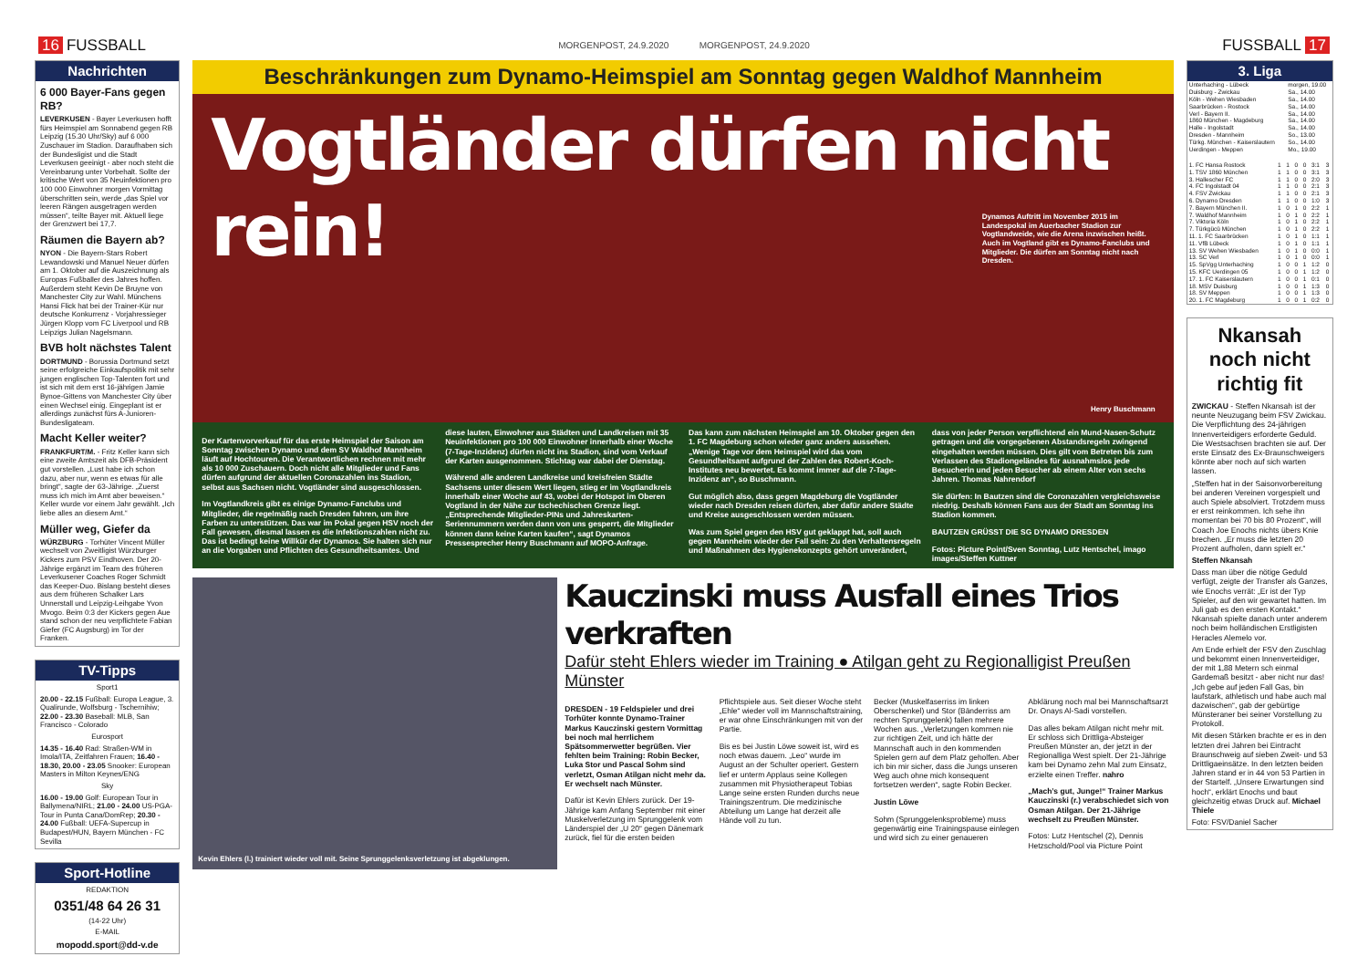16 FUSSBALL
MORGENPOST, 24.9.2020 MORGENPOST, 24.9.2020
FUSSBALL 17
Nachrichten
6 000 Bayer-Fans gegen RB?
LEVERKUSEN - Bayer Leverkusen hofft fürs Heimspiel am Sonnabend gegen RB Leipzig (15.30 Uhr/Sky) auf 6 000 Zuschauer im Stadion. Daraufhaben sich der Bundesligist und die Stadt Leverkusen geeinigt - aber noch steht die Vereinbarung unter Vorbehalt. Sollte der kritische Wert von 35 Neuinfektionen pro 100 000 Einwohner morgen Vormittag überschritten sein, werde „das Spiel vor leeren Rängen ausgetragen werden müssen“, teilte Bayer mit. Aktuell liege der Grenzwert bei 17,7.
Räumen die Bayern ab?
NYON - Die Bayern-Stars Robert Lewandowski und Manuel Neuer dürfen am 1. Oktober auf die Auszeichnung als Europas Fußballer des Jahres hoffen. Außerdem steht Kevin De Bruyne von Manchester City zur Wahl. Münchens Hansi Flick hat bei der Trainer-Kür nur deutsche Konkurrenz - Vorjahressieger Jürgen Klopp vom FC Liverpool und RB Leipzigs Julian Nagelsmann.
BVB holt nächstes Talent
DORTMUND - Borussia Dortmund setzt seine erfolgreiche Einkaufspolitik mit sehr jungen englischen Top-Talenten fort und ist sich mit dem erst 16-jährigen Jamie Bynoe-Gittens von Manchester City über einen Wechsel einig. Eingeplant ist er allerdings zunächst fürs A-Junioren-Bundesligateam.
Macht Keller weiter?
FRANKFURT/M. - Fritz Keller kann sich eine zweite Amtszeit als DFB-Präsident gut vorstellen. „Lust habe ich schon dazu, aber nur, wenn es etwas für alle bringt“, sagte der 63-Jährige. „Zuerst muss ich mich im Amt aber beweisen.“ Keller wurde vor einem Jahr gewählt. „Ich liebe alles an diesem Amt.“
Müller weg, Giefer da
WÜRZBURG - Torhüter Vincent Müller wechselt von Zweitligist Würzburger Kickers zum PSV Eindhoven. Der 20-Jährige ergänzt im Team des früheren Leverkusener Coaches Roger Schmidt das Keeper-Duo. Bislang besteht dieses aus dem früheren Schalker Lars Unnerstall und Leipzig-Leihgabe Yvon Mvogo. Beim 0:3 der Kickers gegen Aue stand schon der neu verpflichtete Fabian Giefer (FC Augsburg) im Tor der Franken.
TV-Tipps
Sport1
20.00 - 22.15 Fußball: Europa League, 3. Qualirunde, Wolfsburg - Tschernihiw; 22.00 - 23.30 Baseball: MLB, San Francisco - Colorado
Eurosport
14.35 - 16.40 Rad: Straßen-WM in Imola/ITA, Zeitfahren Frauen; 16.40 - 18.30, 20.00 - 23.05 Snooker: European Masters in Milton Keynes/ENG
Sky
16.00 - 19.00 Golf: European Tour in Ballymena/NIRL; 21.00 - 24.00 US-PGA-Tour in Punta Cana/DomRep; 20.30 - 24.00 Fußball: UEFA-Supercup in Budapest/HUN, Bayern München - FC Sevilla
Sport-Hotline
REDAKTION
0351/48 64 26 31
(14-22 Uhr)
E-MAIL
mopodd.sport@dd-v.de
Beschränkungen zum Dynamo-Heimspiel am Sonntag gegen Waldhof Mannheim
Vogtländer dürfen nicht rein!
Dynamos Auftritt im November 2015 im Landespokal im Auerbacher Stadion zur Vogtlandweide, wie die Arena inzwischen heißt. Auch im Vogtland gibt es Dynamo-Fanclubs und Mitglieder. Die dürfen am Sonntag nicht nach Dresden.
Henry Buschmann
Der Kartenvorverkauf für das erste Heimspiel der Saison am Sonntag zwischen Dynamo und dem SV Waldhof Mannheim läuft auf Hochtouren. Die Verantwortlichen rechnen mit mehr als 10 000 Zuschauern. Doch nicht alle Mitglieder und Fans dürfen aufgrund der aktuellen Coronazahlen ins Stadion, selbst aus Sachsen nicht. Vogtländer sind ausgeschlossen.
Im Vogtlandkreis gibt es einige Dynamo-Fanclubs und Mitglieder, die regelmäßig nach Dresden fahren, um ihre Farben zu unterstützen. Das war im Pokal gegen HSV noch der Fall gewesen, diesmal lassen es die Infektionszahlen nicht zu. Das ist bedingt keine Willkür der Dynamos. Sie halten sich nur an die Vorgaben und Pflichten des Gesundheitsamtes. Und diese lauten, Einwohner aus Städten und Landkreisen mit 35 Neuinfektionen pro 100 000 Einwohner innerhalb einer Woche (7-Tage-Inzidenz) dürfen nicht ins Stadion, sind vom Verkauf der Karten ausgenommen. Stichtag war dabei der Dienstag.
Während alle anderen Landkreise und kreisfreien Städte Sachsens unter diesem Wert liegen, stieg er im Vogtlandkreis innerhalb einer Woche auf 43, wobei der Hotspot im Oberen Vogtland in der Nähe zur tschechischen Grenze liegt. „Entsprechende Mitglieder-PINs und Jahreskarten-Seriennummern werden dann von uns gesperrt, die Mitglieder können dann keine Karten kaufen“, sagt Dynamos Pressesprecher Henry Buschmann auf MOPO-Anfrage.
Das kann zum nächsten Heimspiel am 10. Oktober gegen den 1. FC Magdeburg schon wieder ganz anders aussehen. „Wenige Tage vor dem Heimspiel wird das vom Gesundheitsamt aufgrund der Zahlen des Robert-Koch-Institutes neu bewertet. Es kommt immer auf die 7-Tage-Inzidenz an“, so Buschmann.
Gut möglich also, dass gegen Magdeburg die Vogtländer wieder nach Dresden reisen dürfen, aber dafür andere Städte und Kreise ausgeschlossen werden müssen.
Was zum Spiel gegen den HSV gut geklappt hat, soll auch gegen Mannheim wieder der Fall sein: Zu den Verhaltensregeln und Maßnahmen des Hygienekonzepts gehört unverändert, dass von jeder Person verpflichtend ein Mund-Nasen-Schutz getragen und die vorgegebenen Abstandsregeln zwingend eingehalten werden müssen. Dies gilt vom Betreten bis zum Verlassen des Stadiongeländes für ausnahmslos jede Besucherin und jeden Besucher ab einem Alter von sechs Jahren. Thomas Nahrendorf
Sie dürfen: In Bautzen sind die Coronazahlen vergleichsweise niedrig. Deshalb können Fans aus der Stadt am Sonntag ins Stadion kommen.
BAUTZEN GRÜSST DIE SG DYNAMO DRESDEN
Fotos: Picture Point/Sven Sonntag, Lutz Hentschel, imago images/Steffen Kuttner
Kevin Ehlers (l.) trainiert wieder voll mit. Seine Sprunggelenksverletzung ist abgeklungen.
Kauczinski muss Ausfall eines Trios verkraften
Dafür steht Ehlers wieder im Training ● Atilgan geht zu Regionalligist Preußen Münster
DRESDEN - 19 Feldspieler und drei Torhüter konnte Dynamo-Trainer Markus Kauczinski gestern Vormittag bei noch mal herrlichem Spätsommerwetter begrüßen. Vier fehlten beim Training: Robin Becker, Luka Stor und Pascal Sohm sind verletzt, Osman Atilgan nicht mehr da. Er wechselt nach Münster.
Dafür ist Kevin Ehlers zurück. Der 19-Jährige kam Anfang September mit einer Muskelverletzung im Sprunggelenk vom Länderspiel der „U 20“ gegen Dänemark zurück, fiel für die ersten beiden Pflichtspiele aus. Seit dieser Woche steht „Ehle“ wieder voll im Mannschaftstraining, er war ohne Einschränkungen mit von der Partie.
Bis es bei Justin Löwe soweit ist, wird es noch etwas dauern. „Leo“ wurde im August an der Schulter operiert. Gestern lief er unterm Applaus seine Kollegen zusammen mit Physiotherapeut Tobias Lange seine ersten Runden durchs neue Trainingszentrum. Die medizinische Abteilung um Lange hat derzeit alle Hände voll zu tun.
Becker (Muskelfaserriss im linken Oberschenkel) und Stor (Bänderriss am rechten Sprunggelenk) fallen mehrere Wochen aus. „Verletzungen kommen nie zur richtigen Zeit, und ich hätte der Mannschaft auch in den kommenden Spielen gern auf dem Platz geholfen. Aber ich bin mir sicher, dass die Jungs unseren Weg auch ohne mich konsequent fortsetzen werden“, sagte Robin Becker.
Justin Löwe
Sohm (Sprunggelenksprobleme) muss gegenwärtig eine Trainingspause einlegen und wird sich zu einer genaueren Abklärung noch mal bei Mannschaftsarzt Dr. Onays Al-Sadi vorstellen.
Das alles bekam Atilgan nicht mehr mit. Er schloss sich Drittliga-Absteiger Preußen Münster an, der jetzt in der Regionalliga West spielt. Der 21-Jährige kam bei Dynamo zehn Mal zum Einsatz, erzielte einen Treffer. nahro
„Mach’s gut, Junge!“ Trainer Markus Kauczinski (r.) verabschiedet sich von Osman Atilgan. Der 21-Jährige wechselt zu Preußen Münster.
Fotos: Lutz Hentschel (2), Dennis Hetzschold/Pool via Picture Point
3. Liga
| Unterhaching - Lübeck | morgen, 19.00 |
| Duisburg - Zwickau | Sa., 14.00 |
| Köln - Wehen Wiesbaden | Sa., 14.00 |
| Saarbrücken - Rostock | Sa., 14.00 |
| Verl - Bayern II. | Sa., 14.00 |
| 1860 München - Magdeburg | Sa., 14.00 |
| Halle - Ingolstadt | Sa., 14.00 |
| Dresden - Mannheim | So., 13.00 |
| Türkg. München - Kaiserslautern | So., 14.00 |
| Uerdingen - Meppen | Mo., 19.00 |
| 1. FC Hansa Rostock | 1 | 1 | 0 | 0 | 3:1 | 3 |
| 1. TSV 1860 München | 1 | 1 | 0 | 0 | 3:1 | 3 |
| 3. Hallescher FC | 1 | 1 | 0 | 0 | 2:0 | 3 |
| 4. FC Ingolstadt 04 | 1 | 1 | 0 | 0 | 2:1 | 3 |
| 4. FSV Zwickau | 1 | 1 | 0 | 0 | 2:1 | 3 |
| 6. Dynamo Dresden | 1 | 1 | 0 | 0 | 1:0 | 3 |
| 7. Bayern München II. | 1 | 0 | 1 | 0 | 2:2 | 1 |
| 7. Waldhof Mannheim | 1 | 0 | 1 | 0 | 2:2 | 1 |
| 7. Viktoria Köln | 1 | 0 | 1 | 0 | 2:2 | 1 |
| 7. Türkgücü München | 1 | 0 | 1 | 0 | 2:2 | 1 |
| 11. 1. FC Saarbrücken | 1 | 0 | 1 | 0 | 1:1 | 1 |
| 11. VfB Lübeck | 1 | 0 | 1 | 0 | 1:1 | 1 |
| 13. SV Wehen Wiesbaden | 1 | 0 | 1 | 0 | 0:0 | 1 |
| 13. SC Verl | 1 | 0 | 1 | 0 | 0:0 | 1 |
| 15. SpVgg Unterhaching | 1 | 0 | 0 | 1 | 1:2 | 0 |
| 15. KFC Uerdingen 05 | 1 | 0 | 0 | 1 | 1:2 | 0 |
| 17. 1. FC Kaiserslautern | 1 | 0 | 0 | 1 | 0:1 | 0 |
| 18. MSV Duisburg | 1 | 0 | 0 | 1 | 1:3 | 0 |
| 18. SV Meppen | 1 | 0 | 0 | 1 | 1:3 | 0 |
| 20. 1. FC Magdeburg | 1 | 0 | 0 | 1 | 0:2 | 0 |
Nkansah noch nicht richtig fit
ZWICKAU - Steffen Nkansah ist der neunte Neuzugang beim FSV Zwickau. Die Verpflichtung des 24-jährigen Innenverteidigers erforderte Geduld. Die Westsachsen brachten sie auf. Der erste Einsatz des Ex-Braunschweigers könnte aber noch auf sich warten lassen.
„Steffen hat in der Saisonvorbereitung bei anderen Vereinen vorgespielt und auch Spiele absolviert. Trotzdem muss er erst reinkommen. Ich sehe ihn momentan bei 70 bis 80 Prozent“, will Coach Joe Enochs nichts übers Knie brechen. „Er muss die letzten 20 Prozent aufholen, dann spielt er.“
Steffen Nkansah
Dass man über die nötige Geduld verfügt, zeigte der Transfer als Ganzes, wie Enochs verrät: „Er ist der Typ Spieler, auf den wir gewartet hatten. Im Juli gab es den ersten Kontakt.“ Nkansah spielte danach unter anderem noch beim holländischen Erstligisten Heracles Alemelo vor.
Am Ende erhielt der FSV den Zuschlag und bekommt einen Innenverteidiger, der mit 1,88 Metern sch einmal Gardemaß besitzt - aber nicht nur das! „Ich gebe auf jeden Fall Gas, bin laufstark, athletisch und habe auch mal dazwischen“, gab der gebürtige Münsteraner bei seiner Vorstellung zu Protokoll.
Mit diesen Stärken brachte er es in den letzten drei Jahren bei Eintracht Braunschweig auf sieben Zweit- und 53 Drittligaeinsätze. In den letzten beiden Jahren stand er in 44 von 53 Partien in der Startelf. „Unsere Erwartungen sind hoch“, erklärt Enochs und baut gleichzeitig etwas Druck auf. Michael Thiele
Foto: FSV/Daniel Sacher